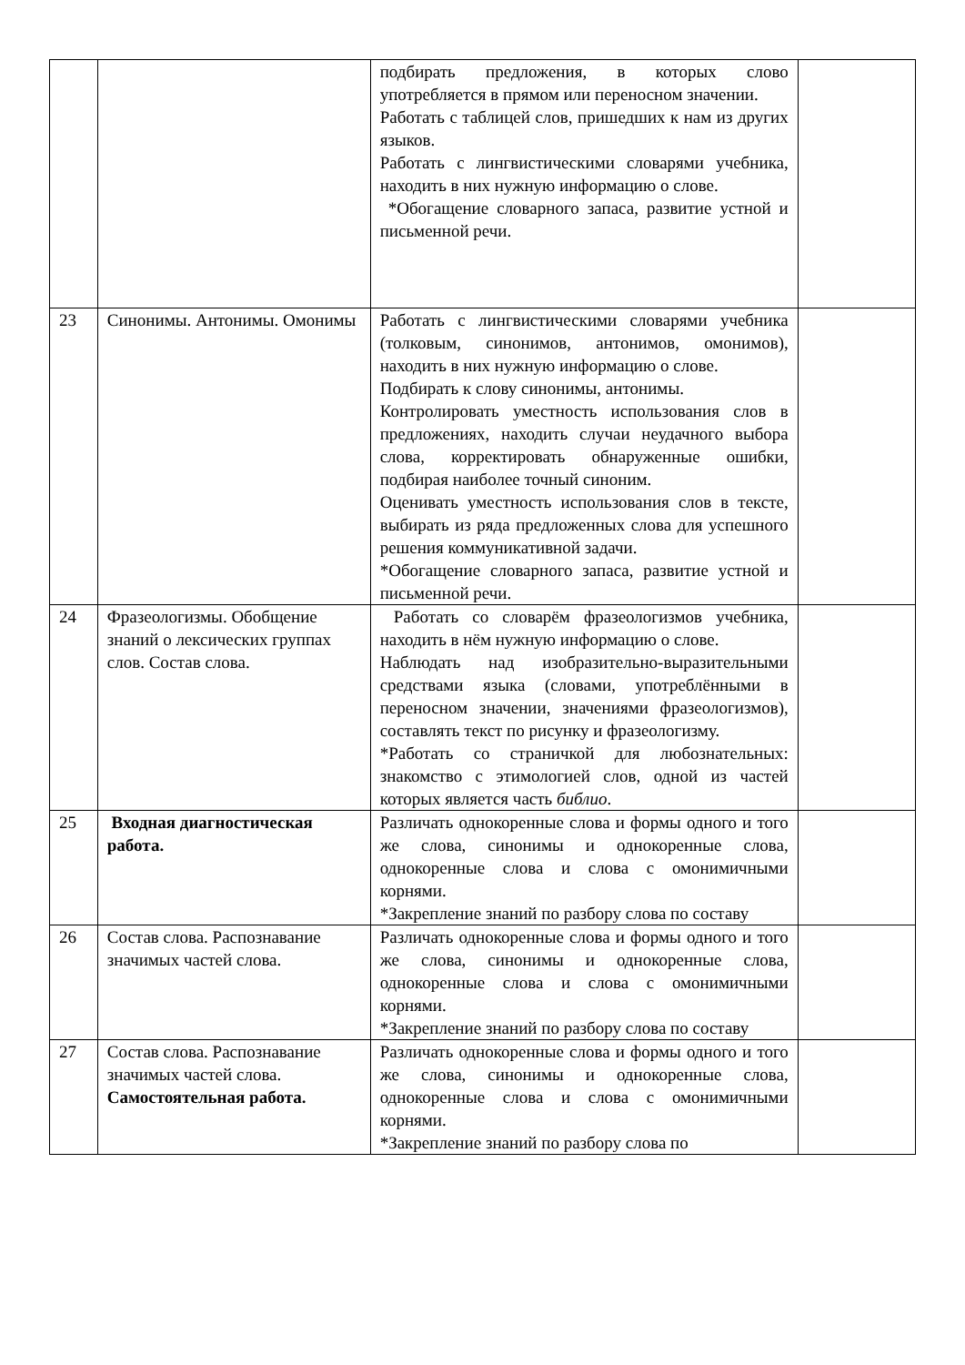| | | подбирать предложения, в которых слово употребляется в прямом или переносном значении. Работать с таблицей слов, пришедших к нам из других языков. Работать с лингвистическими словарями учебника, находить в них нужную информацию о слове. *Обогащение словарного запаса, развитие устной и письменной речи. | |
| 23 | Синонимы. Антонимы. Омонимы | Работать с лингвистическими словарями учебника (толковым, синонимов, антонимов, омонимов), находить в них нужную информацию о слове. Подбирать к слову синонимы, антонимы. Контролировать уместность использования слов в предложениях, находить случаи неудачного выбора слова, корректировать обнаруженные ошибки, подбирая наиболее точный синоним. Оценивать уместность использования слов в тексте, выбирать из ряда предложенных слова для успешного решения коммуникативной задачи. *Обогащение словарного запаса, развитие устной и письменной речи. | |
| 24 | Фразеологизмы. Обобщение знаний о лексических группах слов. Состав слова. | Работать со словарём фразеологизмов учебника, находить в нём нужную информацию о слове. Наблюдать над изобразительно-выразительными средствами языка (словами, употреблёнными в переносном значении, значениями фразеологизмов), составлять текст по рисунку и фразеологизму. *Работать со страничкой для любознательных: знакомство с этимологией слов, одной из частей которых является часть библио . | |
| 25 | Входная диагностическая работа. | Различать однокоренные слова и формы одного и того же слова, синонимы и однокоренные слова, однокоренные слова и слова с омонимичными корнями. *Закрепление знаний по разбору слова по составу | |
| 26 | Состав слова. Распознавание значимых частей слова. | Различать однокоренные слова и формы одного и того же слова, синонимы и однокоренные слова, однокоренные слова и слова с омонимичными корнями. *Закрепление знаний по разбору слова по составу | |
| 27 | Состав слова. Распознавание значимых частей слова. Самостоятельная работа. | Различать однокоренные слова и формы одного и того же слова, синонимы и однокоренные слова, однокоренные слова и слова с омонимичными корнями. *Закрепление знаний по разбору слова по | |